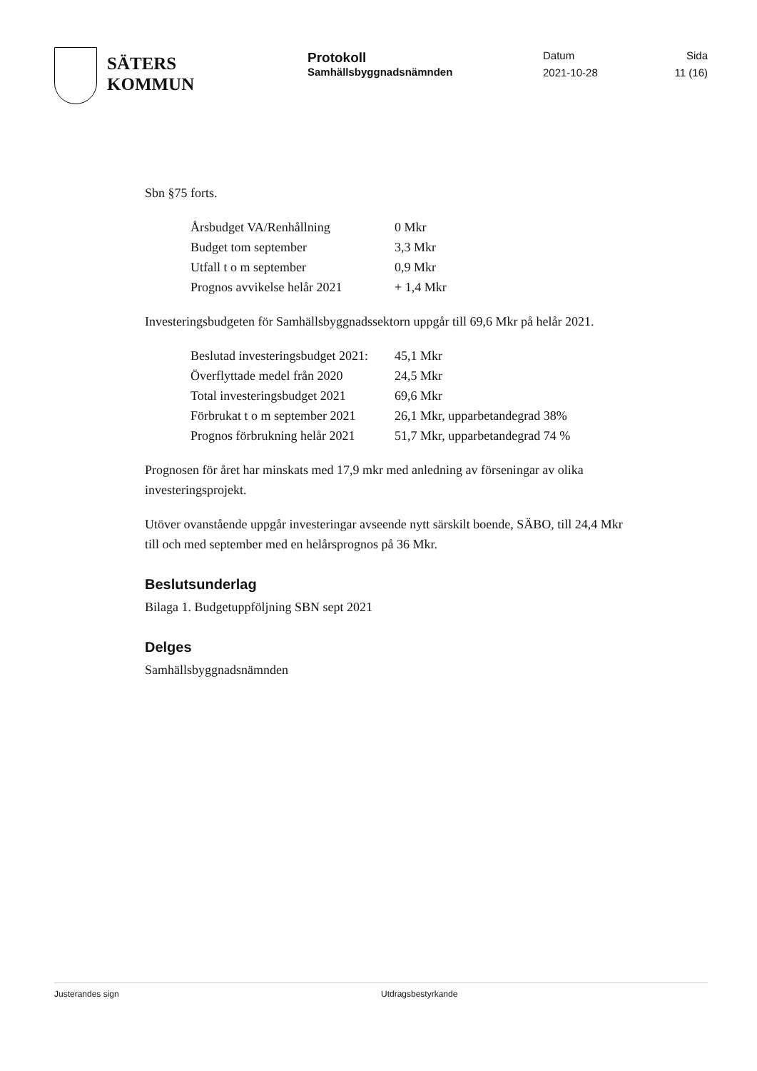SÄTERS
KOMMUN
Protokoll
Samhällsbyggnadsnämnden
Datum
2021-10-28
Sida
11 (16)
Sbn §75 forts.
| Årsbudget VA/Renhållning | 0 Mkr |
| Budget tom september | 3,3 Mkr |
| Utfall t o m september | 0,9 Mkr |
| Prognos avvikelse helår 2021 | + 1,4 Mkr |
Investeringsbudgeten för Samhällsbyggnadssektorn uppgår till 69,6 Mkr på helår 2021.
| Beslutad investeringsbudget 2021: | 45,1 Mkr |
| Överflyttade medel från 2020 | 24,5 Mkr |
| Total investeringsbudget 2021 | 69,6 Mkr |
| Förbrukat t o m september 2021 | 26,1 Mkr, upparbetandegrad 38% |
| Prognos förbrukning helår 2021 | 51,7 Mkr, upparbetandegrad 74 % |
Prognosen för året har minskats med 17,9 mkr med anledning av förseningar av olika investeringsprojekt.
Utöver ovanstående uppgår investeringar avseende nytt särskilt boende, SÄBO, till 24,4 Mkr till och med september med en helårsprognos på 36 Mkr.
Beslutsunderlag
Bilaga 1. Budgetuppföljning SBN sept 2021
Delges
Samhällsbyggnadsnämnden
Justerandes sign Utdragsbestyrkande